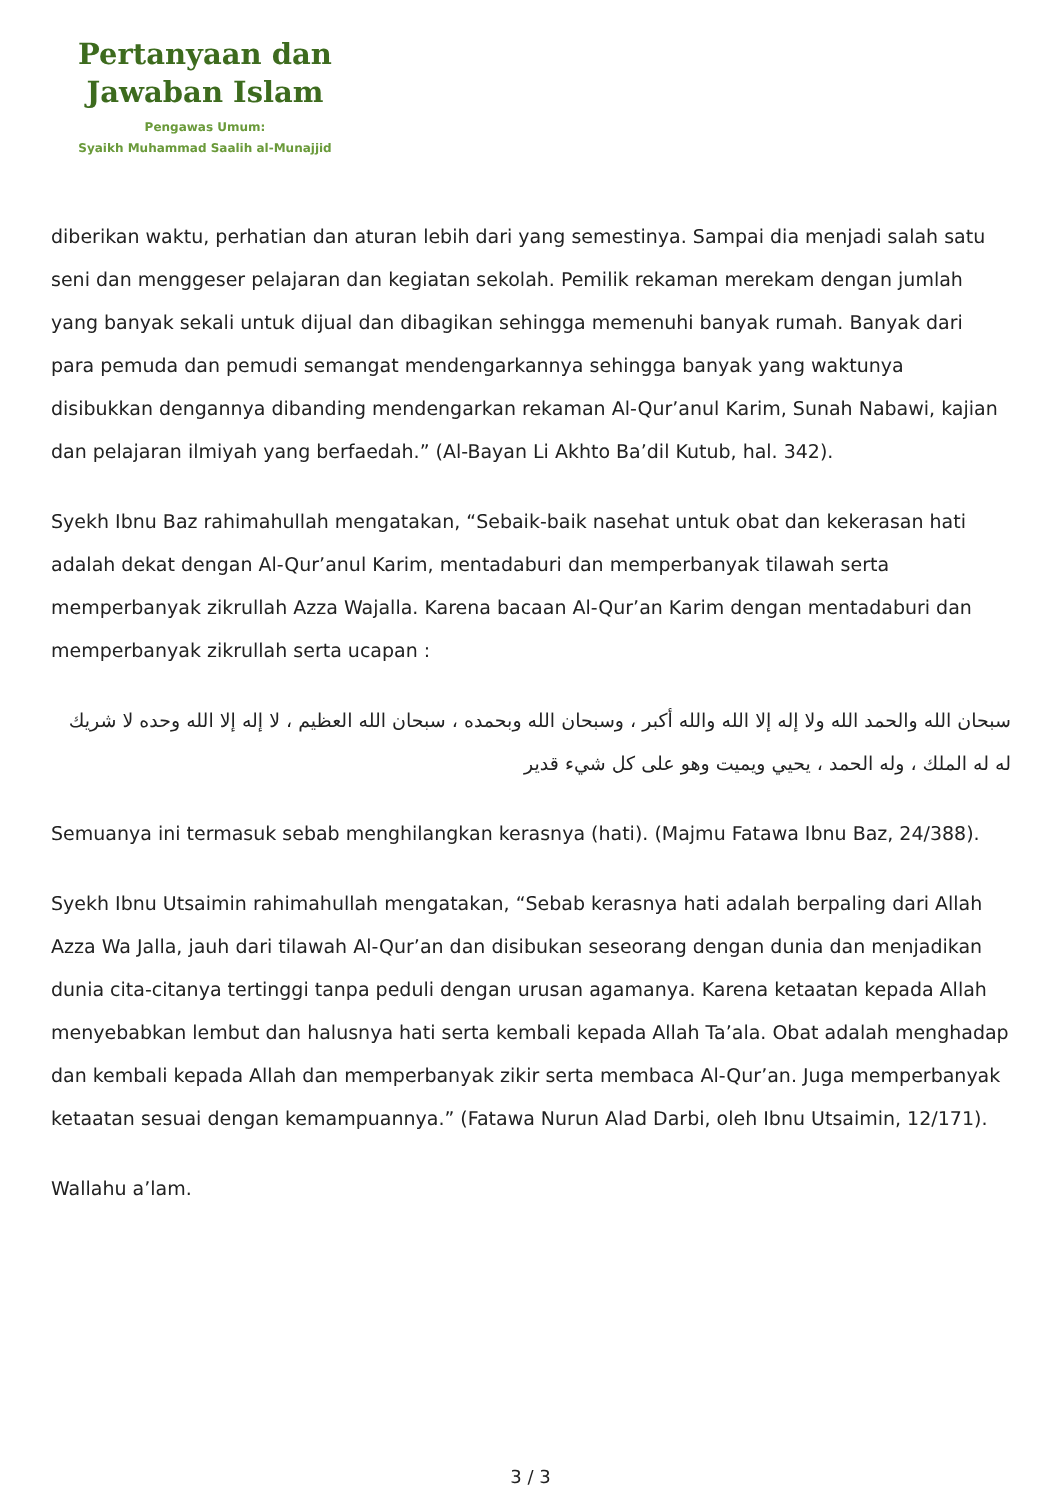Pertanyaan dan
Jawaban Islam
Pengawas Umum:
Syaikh Muhammad Saalih al-Munajjid
diberikan waktu, perhatian dan aturan lebih dari yang semestinya. Sampai dia menjadi salah satu seni dan menggeser pelajaran dan kegiatan sekolah. Pemilik rekaman merekam dengan jumlah yang banyak sekali untuk dijual dan dibagikan sehingga memenuhi banyak rumah. Banyak dari para pemuda dan pemudi semangat mendengarkannya sehingga banyak yang waktunya disibukkan dengannya dibanding mendengarkan rekaman Al-Qur’anul Karim, Sunah Nabawi, kajian dan pelajaran ilmiyah yang berfaedah.” (Al-Bayan Li Akhto Ba’dil Kutub, hal. 342).
Syekh Ibnu Baz rahimahullah mengatakan, “Sebaik-baik nasehat untuk obat dan kekerasan hati adalah dekat dengan Al-Qur’anul Karim, mentadaburi dan memperbanyak tilawah serta memperbanyak zikrullah Azza Wajalla. Karena bacaan Al-Qur’an Karim dengan mentadaburi dan memperbanyak zikrullah serta ucapan :
سبحان الله والحمد الله ولا إله إلا الله والله أكبر ، وسبحان الله وبحمده ، سبحان الله العظيم ، لا إله إلا الله وحده لا شريك له له الملك ، وله الحمد ، يحيي ويميت وهو على كل شيء قدير
Semuanya ini termasuk sebab menghilangkan kerasnya (hati). (Majmu Fatawa Ibnu Baz, 24/388).
Syekh Ibnu Utsaimin rahimahullah mengatakan, “Sebab kerasnya hati adalah berpaling dari Allah Azza Wa Jalla, jauh dari tilawah Al-Qur’an dan disibukan seseorang dengan dunia dan menjadikan dunia cita-citanya tertinggi tanpa peduli dengan urusan agamanya. Karena ketaatan kepada Allah menyebabkan lembut dan halusnya hati serta kembali kepada Allah Ta’ala. Obat adalah menghadap dan kembali kepada Allah dan memperbanyak zikir serta membaca Al-Qur’an. Juga memperbanyak ketaatan sesuai dengan kemampuannya.” (Fatawa Nurun Alad Darbi, oleh Ibnu Utsaimin, 12/171).
Wallahu a’lam.
3 / 3